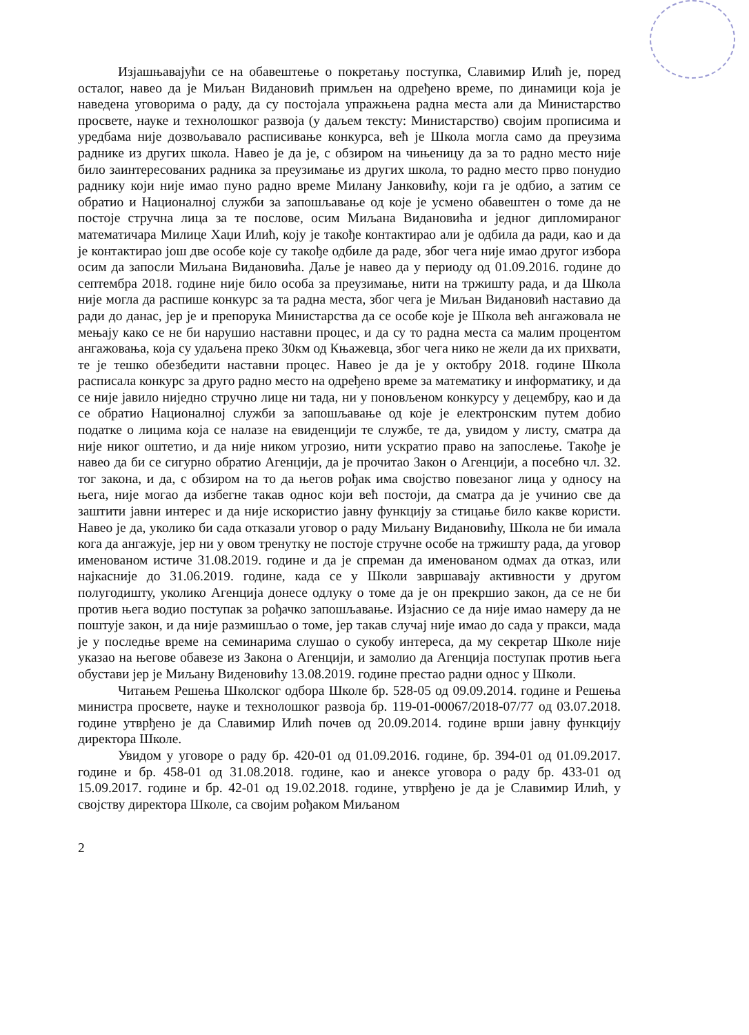Изјашњавајући се на обавештење о покретању поступка, Славимир Илић је, поред осталог, навео да је Миљан Видановић примљен на одређено време, по динамици која је наведена уговорима о раду, да су постојала упражњена радна места али да Министарство просвете, науке и технолошког развоја (у даљем тексту: Министарство) својим прописима и уредбама није дозвољавало расписивање конкурса, већ је Школа могла само да преузима раднике из других школа. Навео је да је, с обзиром на чињеницу да за то радно место није било заинтересованих радника за преузимање из других школа, то радно место прво понудио раднику који није имао пуно радно време Милану Јанковићу, који га је одбио, а затим се обратио и Националној служби за запошљавање од које је усмено обавештен о томе да не постоје стручна лица за те послове, осим Миљана Видановића и једног дипломираног математичара Милице Хаџи Илић, коју је такође контактирао али је одбила да ради, као и да је контактирао још две особе које су такође одбиле да раде, због чега није имао другог избора осим да запосли Миљана Видановића. Даље је навео да у периоду од 01.09.2016. године до септембра 2018. године није било особа за преузимање, нити на тржишту рада, и да Школа није могла да распише конкурс за та радна места, због чега је Миљан Видановић наставио да ради до данас, јер је и препорука Министарства да се особе које је Школа већ ангажовала не мењају како се не би нарушио наставни процес, и да су то радна места са малим процентом ангажовања, која су удаљена преко 30км од Књажевца, због чега нико не жели да их прихвати, те је тешко обезбедити наставни процес. Навео је да је у октобру 2018. године Школа расписала конкурс за друго радно место на одређено време за математику и информатику, и да се није јавило ниједно стручно лице ни тада, ни у поновљеном конкурсу у децембру, као и да се обратио Националној служби за запошљавање од које је електронским путем добио податке о лицима која се налазе на евиденцији те службе, те да, увидом у листу, сматра да није никог оштетио, и да није ником угрозио, нити ускратио право на запослење. Такође је навео да би се сигурно обратио Агенцији, да је прочитао Закон о Агенцији, а посебно чл. 32. тог закона, и да, с обзиром на то да његов рођак има својство повезаног лица у односу на њега, није могао да избегне такав однос који већ постоји, да сматра да је учинио све да заштити јавни интерес и да није искористио јавну функцију за стицање било какве користи. Навео је да, уколико би сада отказали уговор о раду Миљану Видановићу, Школа не би имала кога да ангажује, јер ни у овом тренутку не постоје стручне особе на тржишту рада, да уговор именованом истиче 31.08.2019. године и да је спреман да именованом одмах да отказ, или најкасније до 31.06.2019. године, када се у Школи завршавају активности у другом полугодишту, уколико Агенција донесе одлуку о томе да је он прекршио закон, да се не би против њега водио поступак за рођачко запошљавање. Изјаснио се да није имао намеру да не поштује закон, и да није размишљао о томе, јер такав случај није имао до сада у пракси, мада је у последње време на семинарима слушао о сукобу интереса, да му секретар Школе није указао на његове обавезе из Закона о Агенцији, и замолио да Агенција поступак против њега обустави јер је Миљану Виденовићу 13.08.2019. године престао радни однос у Школи.
Читањем Решења Школског одбора Школе бр. 528-05 од 09.09.2014. године и Решења министра просвете, науке и технолошког развоја бр. 119-01-00067/2018-07/77 од 03.07.2018. године утврђено је да Славимир Илић почев од 20.09.2014. године врши јавну функцију директора Школе.
Увидом у уговоре о раду бр. 420-01 од 01.09.2016. године, бр. 394-01 од 01.09.2017. године и бр. 458-01 од 31.08.2018. године, као и анексе уговора о раду бр. 433-01 од 15.09.2017. године и бр. 42-01 од 19.02.2018. године, утврђено је да је Славимир Илић, у својству директора Школе, са својим рођаком Миљаном
2